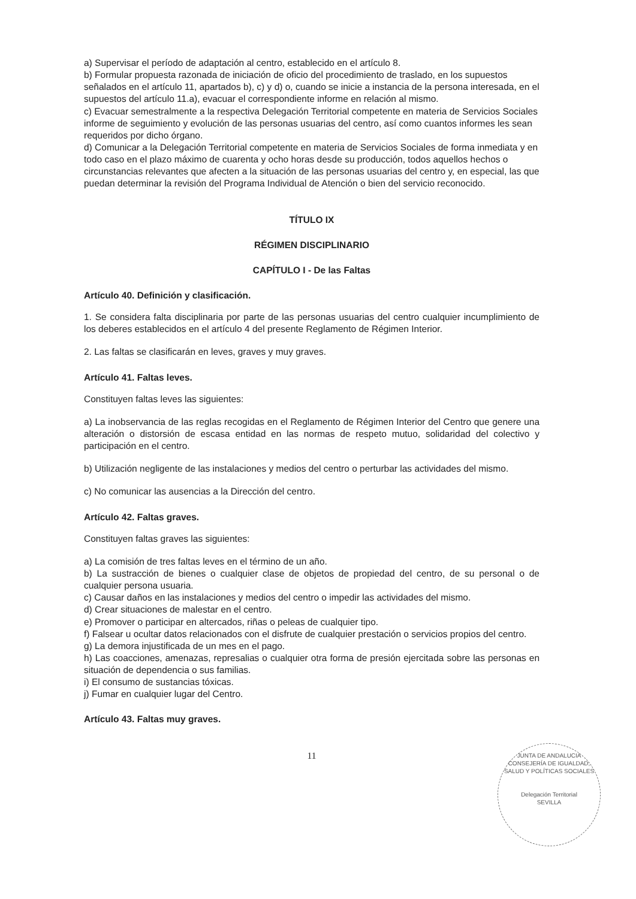a) Supervisar el período de adaptación al centro, establecido en el artículo 8.
b) Formular propuesta razonada de iniciación de oficio del procedimiento de traslado, en los supuestos señalados en el artículo 11, apartados b), c) y d) o, cuando se inicie a instancia de la persona interesada, en el supuestos del artículo 11.a), evacuar el correspondiente informe en relación al mismo.
c) Evacuar semestralmente a la respectiva Delegación Territorial competente en materia de Servicios Sociales informe de seguimiento y evolución de las personas usuarias del centro, así como cuantos informes les sean requeridos por dicho órgano.
d) Comunicar a la Delegación Territorial competente en materia de Servicios Sociales de forma inmediata y en todo caso en el plazo máximo de cuarenta y ocho horas desde su producción, todos aquellos hechos o circunstancias relevantes que afecten a la situación de las personas usuarias del centro y, en especial, las que puedan determinar la revisión del Programa Individual de Atención o bien del servicio reconocido.
TÍTULO IX
RÉGIMEN DISCIPLINARIO
CAPÍTULO I - De las Faltas
Artículo 40. Definición y clasificación.
1. Se considera falta disciplinaria por parte de las personas usuarias del centro cualquier incumplimiento de los deberes establecidos en el artículo 4 del presente Reglamento de Régimen Interior.
2. Las faltas se clasificarán en leves, graves y muy graves.
Artículo 41. Faltas leves.
Constituyen faltas leves las siguientes:
a) La inobservancia de las reglas recogidas en el Reglamento de Régimen Interior del Centro que genere una alteración o distorsión de escasa entidad en las normas de respeto mutuo, solidaridad del colectivo y participación en el centro.
b) Utilización negligente de las instalaciones y medios del centro o perturbar las actividades del mismo.
c) No comunicar las ausencias a la Dirección del centro.
Artículo 42. Faltas graves.
Constituyen faltas graves las siguientes:
a) La comisión de tres faltas leves en el término de un año.
b) La sustracción de bienes o cualquier clase de objetos de propiedad del centro, de su personal o de cualquier persona usuaria.
c) Causar daños en las instalaciones y medios del centro o impedir las actividades del mismo.
d) Crear situaciones de malestar en el centro.
e) Promover o participar en altercados, riñas o peleas de cualquier tipo.
f) Falsear u ocultar datos relacionados con el disfrute de cualquier prestación o servicios propios del centro.
g) La demora injustificada de un mes en el pago.
h) Las coacciones, amenazas, represalias o cualquier otra forma de presión ejercitada sobre las personas en situación de dependencia o sus familias.
i) El consumo de sustancias tóxicas.
j) Fumar en cualquier lugar del Centro.
Artículo 43. Faltas muy graves.
11
JUNTA DE ANDALUCIA
CONSEJERÍA DE IGUALDAD, SALUD Y POLÍTICAS SOCIALES
Delegación Territorial
SEVILLA